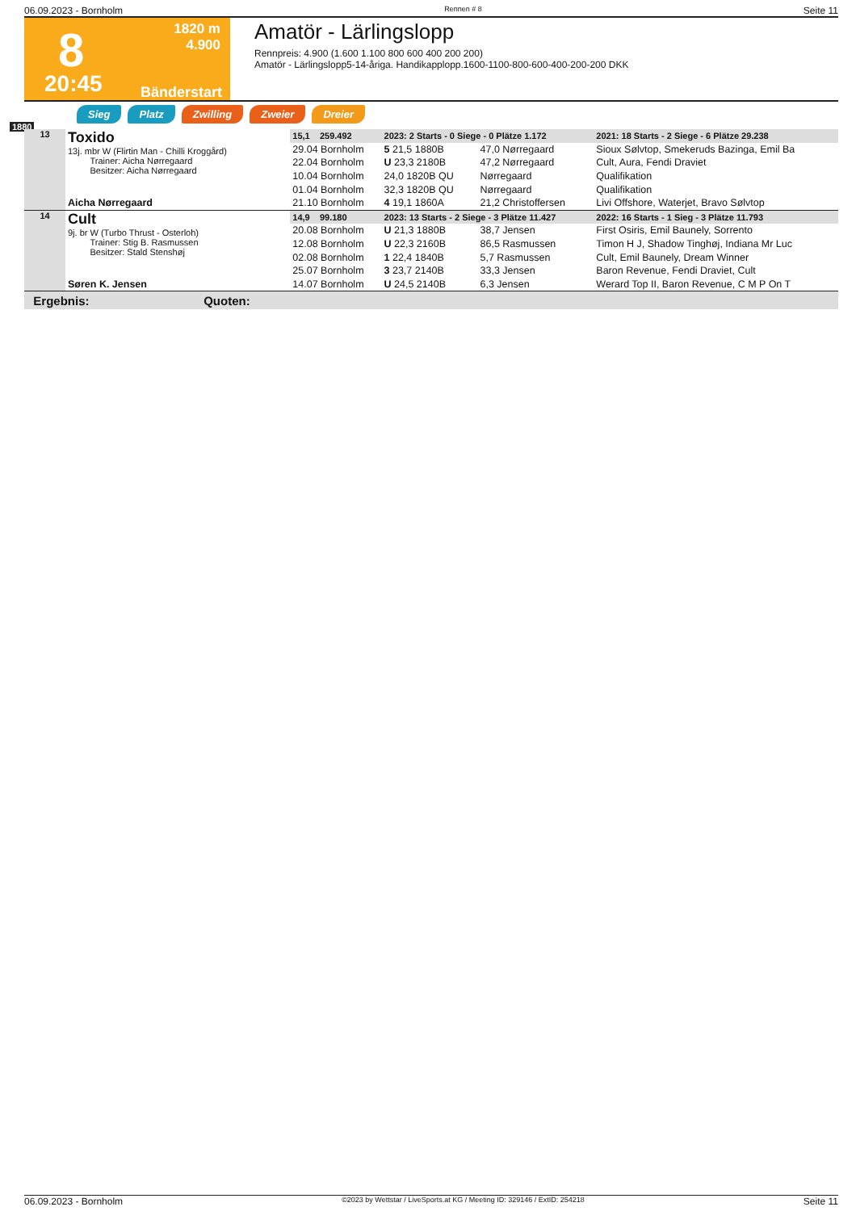06.09.2023 - Bornholm Rennen # 8 Seite 11
8
1820 m
4.900
20:45 Bänderstart
Amatör - Lärlingslopp
Rennpreis: 4.900 (1.600 1.100 800 600 400 200 200)
Amatör - Lärlingslopp5-14-åriga. Handikapplopp.1600-1100-800-600-400-200-200 DKK
1880
Sieg Platz Zwilling Zweier Dreier
| 13 | Toxido 13j. mbr W (Flirtin Man - Chilli Kroggård) Trainer: Aicha Nørregaard Besitzer: Aicha Nørregaard | 15,1 259.492 | 2023: 2 Starts - 0 Siege - 0 Plätze 1.172 | | 2021: 18 Starts - 2 Siege - 6 Plätze 29.238 |
| | | 29.04 Bornholm | 5 21,5 1880B | 47,0 Nørregaard | Sioux Sølvtop, Smekeruds Bazinga, Emil Ba |
| | | 22.04 Bornholm | U 23,3 2180B | 47,2 Nørregaard | Cult, Aura, Fendi Draviet |
| | | 10.04 Bornholm | 24,0 1820B QU | Nørregaard | Qualifikation |
| | | 01.04 Bornholm | 32,3 1820B QU | Nørregaard | Qualifikation |
| | Aicha Nørregaard | 21.10 Bornholm | 4 19,1 1860A | 21,2 Christoffersen | Livi Offshore, Waterjet, Bravo Sølvtop |
| 14 | Cult 9j. br W (Turbo Thrust - Osterloh) Trainer: Stig B. Rasmussen Besitzer: Stald Stenshøj | 14,9 99.180 | 2023: 13 Starts - 2 Siege - 3 Plätze 11.427 | | 2022: 16 Starts - 1 Sieg - 3 Plätze 11.793 |
| | | 20.08 Bornholm | U 21,3 1880B | 38,7 Jensen | First Osiris, Emil Baunely, Sorrento |
| | | 12.08 Bornholm | U 22,3 2160B | 86,5 Rasmussen | Timon H J, Shadow Tinghøj, Indiana Mr Luc |
| | | 02.08 Bornholm | 1 22,4 1840B | 5,7 Rasmussen | Cult, Emil Baunely, Dream Winner |
| | | 25.07 Bornholm | 3 23,7 2140B | 33,3 Jensen | Baron Revenue, Fendi Draviet, Cult |
| | Søren K. Jensen | 14.07 Bornholm | U 24,5 2140B | 6,3 Jensen | Werard Top II, Baron Revenue, C M P On T |
| Ergebnis: Quoten: | | | | | |
06.09.2023 - Bornholm ©2023 by Wettstar / LiveSports.at KG / Meeting ID: 329146 / ExtID: 254218 Seite 11